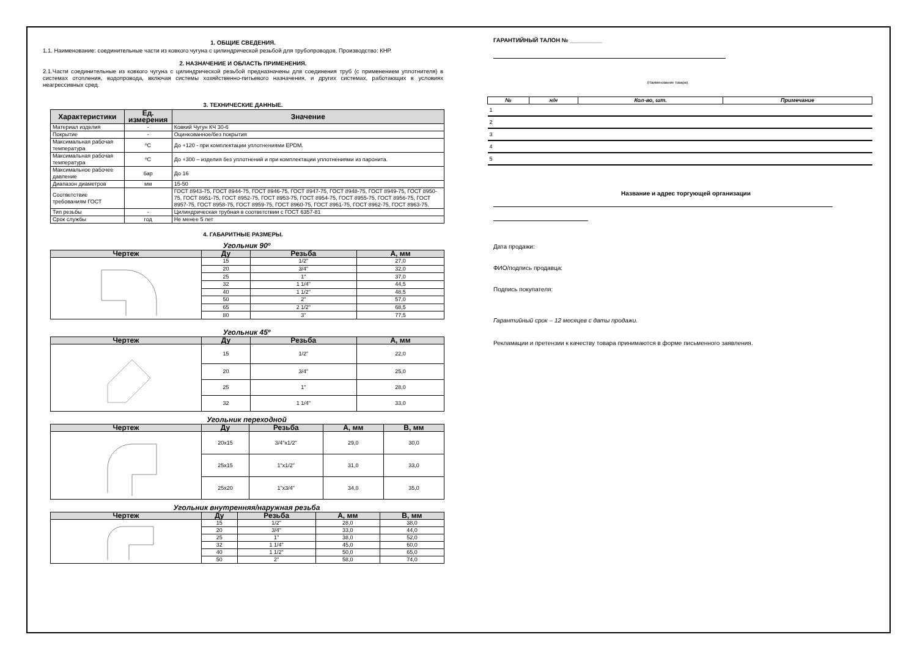1. ОБЩИЕ СВЕДЕНИЯ.
1.1. Наименование: соединительные части из ковкого чугуна с цилиндрической резьбой для трубопроводов. Производство: КНР.
2. НАЗНАЧЕНИЕ И ОБЛАСТЬ ПРИМЕНЕНИЯ.
2.1.Части соединительные из ковкого чугуна с цилиндрической резьбой предназначены для соединения труб (с применением уплотнителя) в системах отопления, водопровода, включая системы хозяйственно-питьевого назначения, и других системах, работающих в условиях неагрессивных сред.
3. ТЕХНИЧЕСКИЕ ДАННЫЕ.
| Характеристики | Ед. измерения | Значение |
| --- | --- | --- |
| Материал изделия | - | Ковкий Чугун КЧ 30-6 |
| Покрытие | - | Оцинкованное/без покрытия |
| Максимальная рабочая температура | ºC | До +120 - при комплектации уплотнениями EPDM. |
| Максимальная рабочая температура | ºC | До +300 – изделия без уплотнений и при комплектации уплотнениями из паронита. |
| Максимальное рабочее давление | бар | До 16 |
| Диапазон диаметров | мм | 15-50 |
| Соответствие требованиям ГОСТ | | ГОСТ 8943-75, ГОСТ 8944-75, ГОСТ 8946-75, ГОСТ 8947-75, ГОСТ 8948-75, ГОСТ 8949-75, ГОСТ 8950-75, ГОСТ 8951-75, ГОСТ 8952-75, ГОСТ 8953-75, ГОСТ 8954-75, ГОСТ 8955-75, ГОСТ 8956-75, ГОСТ 8957-75, ГОСТ 8958-75, ГОСТ 8959-75, ГОСТ 8960-75, ГОСТ 8961-75, ГОСТ 8962-75, ГОСТ 8963-75. |
| Тип резьбы | - | Цилиндрическая трубная в соответствии с ГОСТ 6357-81 |
| Срок службы | год | Не менее 5 лет |
4. ГАБАРИТНЫЕ РАЗМЕРЫ.
Угольник 90º
| Чертеж | Ду | Резьба | А, мм |
| --- | --- | --- | --- |
| | 15 | 1/2" | 27,0 |
| | 20 | 3/4" | 32,0 |
| | 25 | 1" | 37,0 |
| | 32 | 1 1/4" | 44,5 |
| | 40 | 1 1/2" | 48,5 |
| | 50 | 2" | 57,0 |
| | 65 | 2 1/2" | 68,5 |
| | 80 | 3" | 77,5 |
Угольник 45º
| Чертеж | Ду | Резьба | А, мм |
| --- | --- | --- | --- |
| | 15 | 1/2" | 22,0 |
| | 20 | 3/4" | 25,0 |
| | 25 | 1" | 28,0 |
| | 32 | 1 1/4" | 33,0 |
Угольник переходной
| Чертеж | Ду | Резьба | А, мм | В, мм |
| --- | --- | --- | --- | --- |
| | 20x15 | 3/4"x1/2" | 29,0 | 30,0 |
| | 25x15 | 1"x1/2" | 31,0 | 33,0 |
| | 25x20 | 1"x3/4" | 34,0 | 35,0 |
Угольник внутренняя/наружная резьба
| Чертеж | Ду | Резьба | А, мм | В, мм |
| --- | --- | --- | --- | --- |
| | 15 | 1/2" | 28,0 | 38,0 |
| | 20 | 3/4" | 33,0 | 44,0 |
| | 25 | 1" | 38,0 | 52,0 |
| | 32 | 1 1/4" | 45,0 | 60,0 |
| | 40 | 1 1/2" | 50,0 | 65,0 |
| | 50 | 2" | 58,0 | 74,0 |
ГАРАНТИЙНЫЙ ТАЛОН № __________
(Наименование товара)
| № | н/н | Кол-во, шт. | Примечание |
| --- | --- | --- | --- |
| 1 | | | |
| 2 | | | |
| 3 | | | |
| 4 | | | |
| 5 | | | |
Название и адрес торгующей организации
Дата продажи:
ФИО/подпись продавца:
Подпись покупателя:
Гарантийный срок – 12 месяцев с даты продажи.
Рекламации и претензии к качеству товара принимаются в форме письменного заявления.